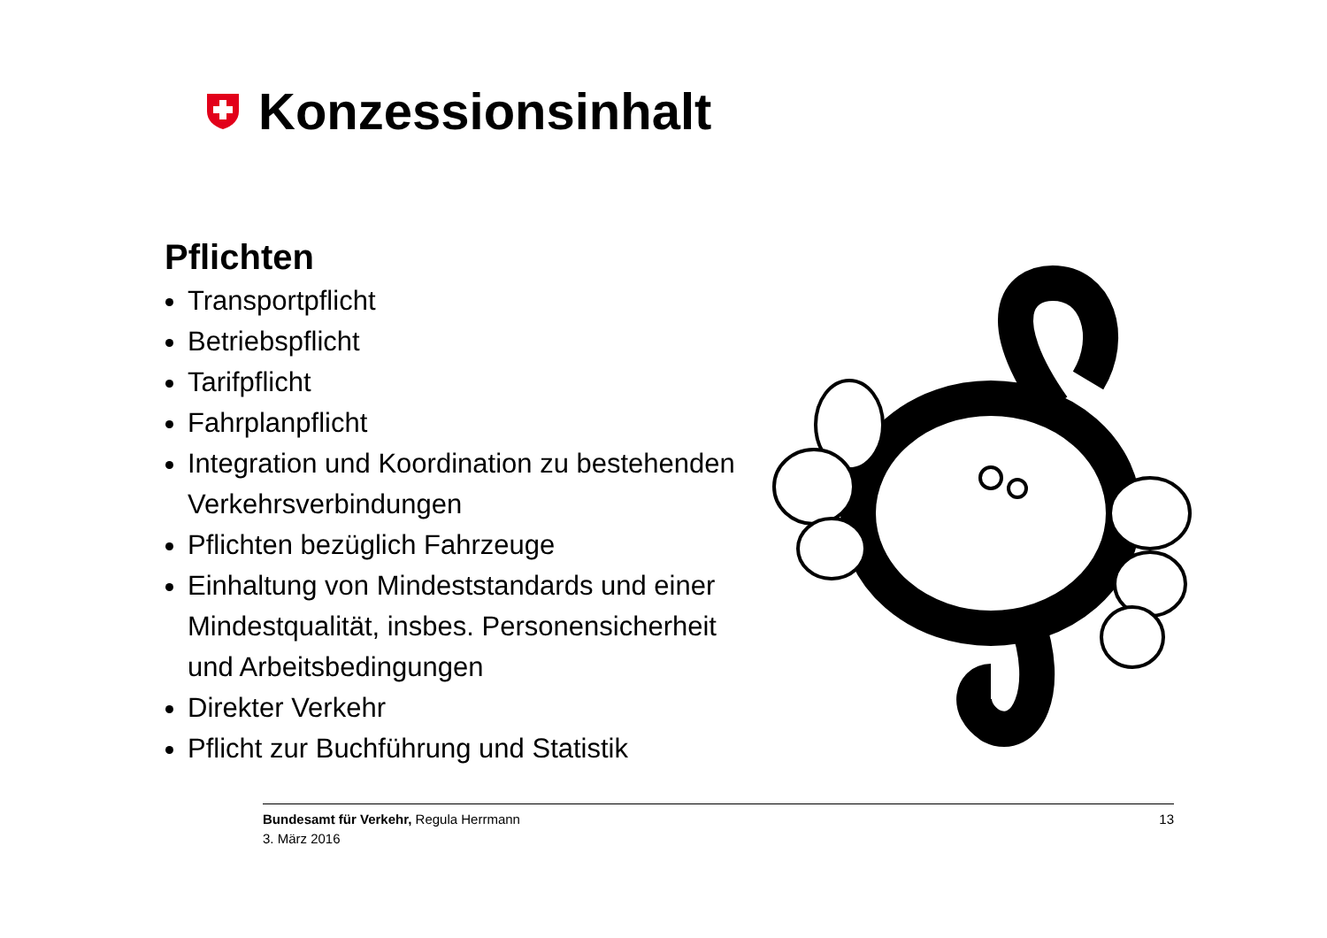Konzessionsinhalt
Pflichten
Transportpflicht
Betriebspflicht
Tarifpflicht
Fahrplanpflicht
Integration und Koordination zu bestehenden Verkehrsverbindungen
Pflichten bezüglich Fahrzeuge
Einhaltung von Mindeststandards und einer Mindestqualität, insbes. Personensicherheit und Arbeitsbedingungen
Direkter Verkehr
Pflicht zur Buchführung und Statistik
13 Bundesamt für Verkehr, Regula Herrmann
3. März 2016